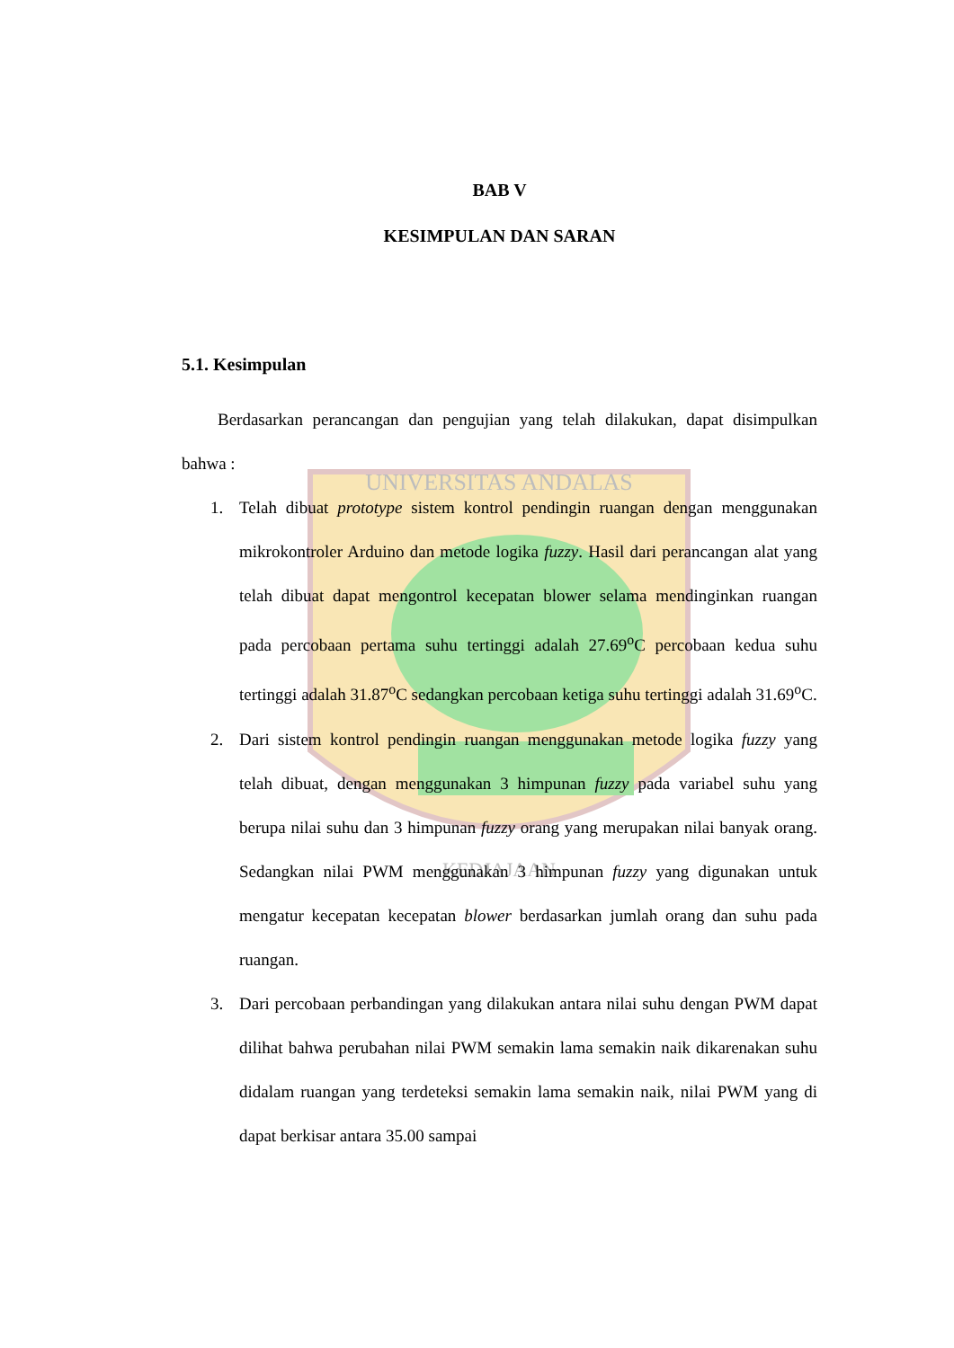UNIVERSITAS ANDALAS
KEDJAJAAN
BAB V
KESIMPULAN DAN SARAN
5.1. Kesimpulan
Berdasarkan perancangan dan pengujian yang telah dilakukan, dapat disimpulkan bahwa :
1. Telah dibuat prototype sistem kontrol pendingin ruangan dengan menggunakan mikrokontroler Arduino dan metode logika fuzzy. Hasil dari perancangan alat yang telah dibuat dapat mengontrol kecepatan blower selama mendinginkan ruangan pada percobaan pertama suhu tertinggi adalah 27.69<sup>o</sup>C percobaan kedua suhu tertinggi adalah 31.87<sup>o</sup>C sedangkan percobaan ketiga suhu tertinggi adalah 31.69<sup>o</sup>C.
2. Dari sistem kontrol pendingin ruangan menggunakan metode logika fuzzy yang telah dibuat, dengan menggunakan 3 himpunan fuzzy pada variabel suhu yang berupa nilai suhu dan 3 himpunan fuzzy orang yang merupakan nilai banyak orang. Sedangkan nilai PWM menggunakan 3 himpunan fuzzy yang digunakan untuk mengatur kecepatan kecepatan blower berdasarkan jumlah orang dan suhu pada ruangan.
3. Dari percobaan perbandingan yang dilakukan antara nilai suhu dengan PWM dapat dilihat bahwa perubahan nilai PWM semakin lama semakin naik dikarenakan suhu didalam ruangan yang terdeteksi semakin lama semakin naik, nilai PWM yang di dapat berkisar antara 35.00 sampai